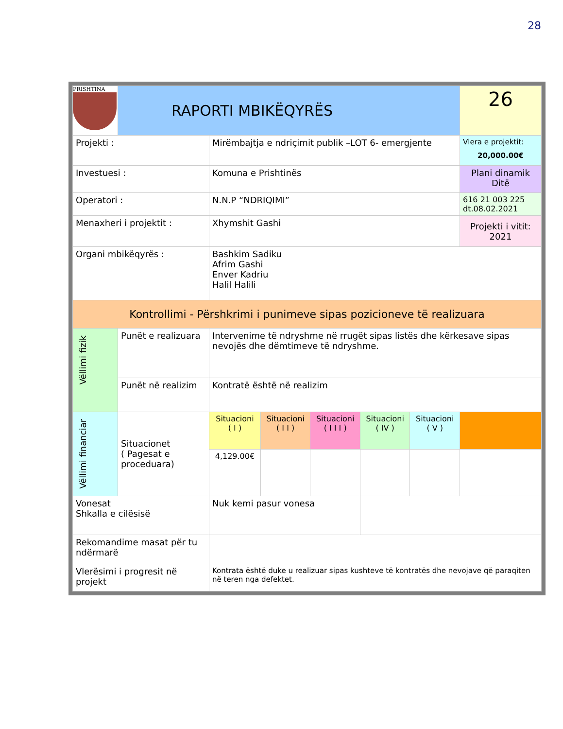28
| PRISHTINA | RAPORTI MBIKËQYRËS | | | | | | 26 |
| Projekti : | | Mirëmbajtja e ndriçimit publik –LOT 6- emergjente | | | | | Vlera e projektit: 20,000.00€ |
| Investuesi : | | Komuna e Prishtinës | | | | | Plani dinamik Ditë |
| Operatori : | | N.N.P “NDRIQIMI” | | | | | 616 21 003 225 dt.08.02.2021 |
| Menaxheri i projektit : | | Xhymshit Gashi | | | | | Projekti i vitit: 2021 |
| Organi mbikëqyrës : | | Bashkim Sadiku Afrim Gashi Enver Kadriu Halil Halili | | | | | |
| Kontrollimi - Përshkrimi i punimeve sipas pozicioneve të realizuara | | | | | | | |
| Vëllimi fizik | Punët e realizuara | Intervenime të ndryshme në rrugët sipas listës dhe kërkesave sipas nevojës dhe dëmtimeve të ndryshme. | | | | | |
| | Punët në realizim | Kontratë është në realizim | | | | | |
| Vëllimi financiar | Situacionet ( Pagesat e proceduara) | Situacioni ( I ) | Situacioni ( I I ) | Situacioni ( I I I ) | Situacioni ( IV ) | Situacioni ( V ) | |
| | | 4,129.00€ | | | | | |
| Vonesat Shkalla e cilësisë | | Nuk kemi pasur vonesa | | | | | |
| Rekomandime masat për tu ndërmarë | | | | | | | |
| Vlerësimi i progresit në projekt | | Kontrata është duke u realizuar sipas kushteve të kontratës dhe nevojave që paraqiten në teren nga defektet. | | | | | |